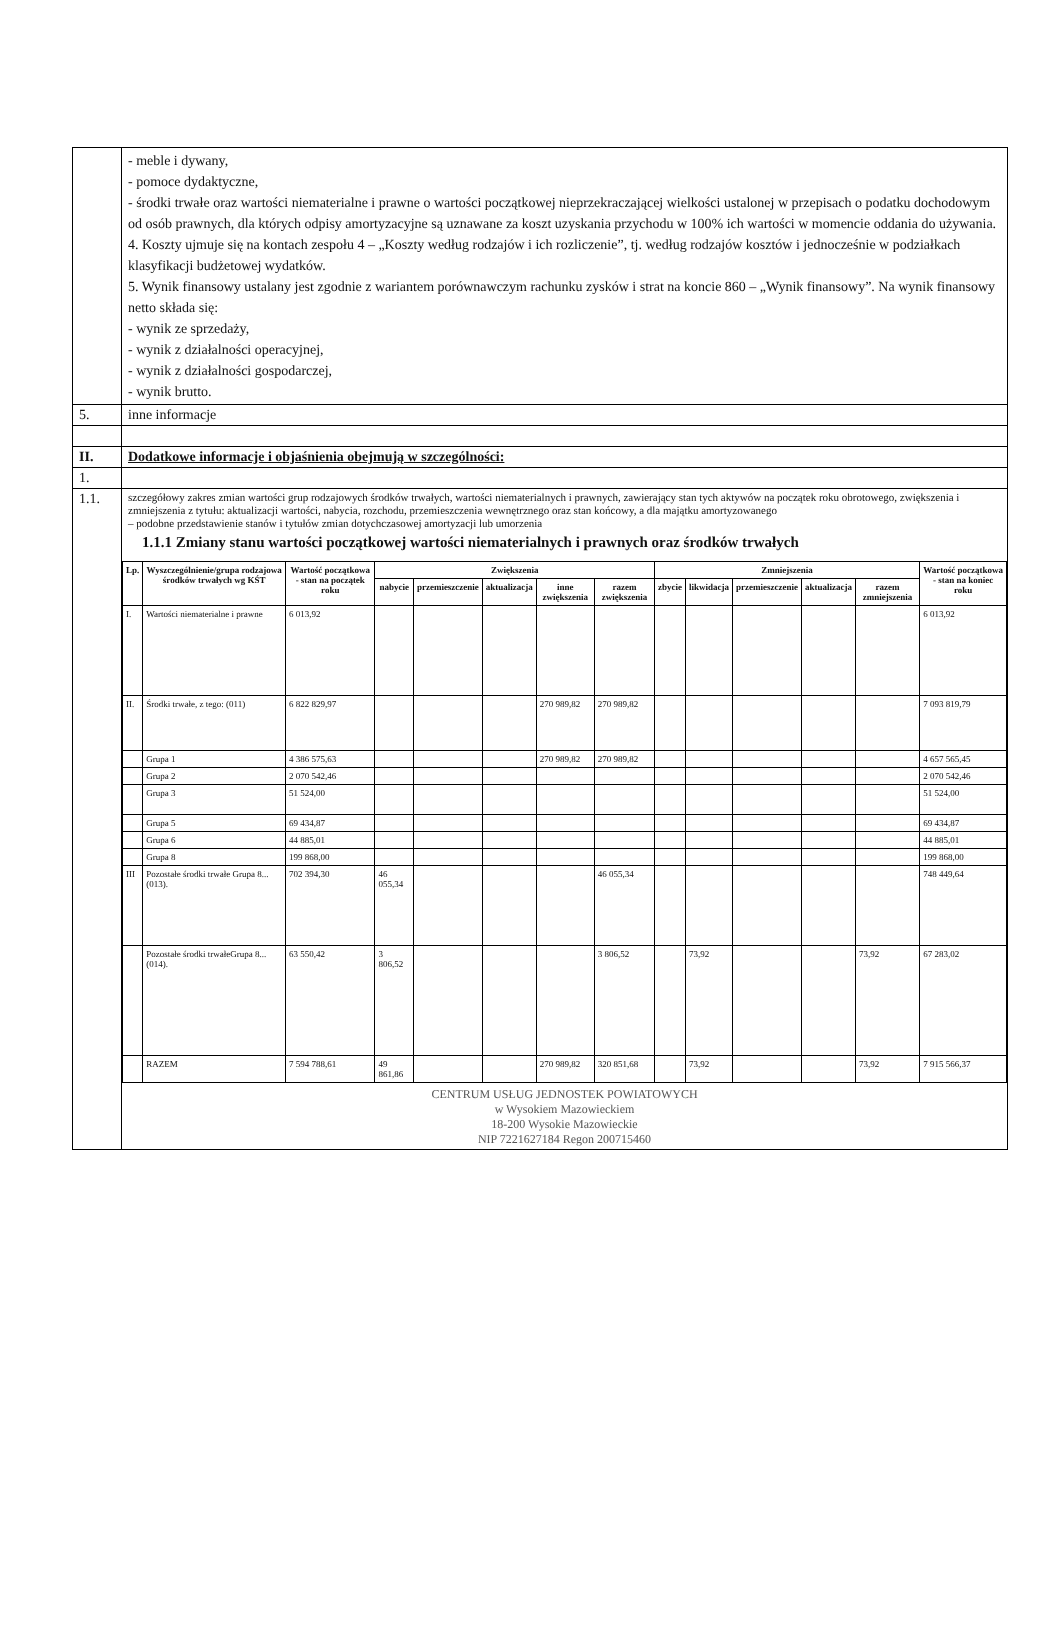| | - meble i dywany, - pomoce dydaktyczne, - środki trwałe oraz wartości niematerialne i prawne o wartości początkowej nieprzekraczającej wielkości ustalonej w przepisach o podatku dochodowym od osób prawnych, dla których odpisy amortyzacyjne są uznawane za koszt uzyskania przychodu w 100% ich wartości w momencie oddania do używania. 4. Koszty ujmuje się na kontach zespołu 4 – „Koszty według rodzajów i ich rozliczenie”, tj. według rodzajów kosztów i jednocześnie w podziałkach klasyfikacji budżetowej wydatków. 5. Wynik finansowy ustalany jest zgodnie z wariantem porównawczym rachunku zysków i strat na koncie 860 – „Wynik finansowy”. Na wynik finansowy netto składa się: - wynik ze sprzedaży, - wynik z działalności operacyjnej, - wynik z działalności gospodarczej, - wynik brutto. |
| 5. | inne informacje |
| II. | Dodatkowe informacje i objaśnienia obejmują w szczególności: |
| 1. | |
| 1.1. | szczegółowy zakres zmian wartości grup rodzajowych środków trwałych, wartości niematerialnych i prawnych, zawierający stan tych aktywów na początek roku obrotowego, zwiększenia i zmniejszenia z tytułu: aktualizacji wartości, nabycia, rozchodu, przemieszczenia wewnętrznego oraz stan końcowy, a dla majątku amortyzowanego – podobne przedstawienie stanów i tytułów zmian dotychczasowej amortyzacji lub umorzenia 1.1.1 Zmiany stanu wartości początkowej wartości niematerialnych i prawnych oraz środków trwałych / Lp. / Wyszczególnienie/grupa rodzajowa środków trwałych wg KŚT / Wartość początkowa - stan na początek roku / Zwiększenia / / / / / Zmniejszenia / / / / / Wartość początkowa - stan na koniec roku / / --- / --- / --- / --- / --- / --- / --- / --- / --- / --- / --- / --- / --- / --- / / / / / nabycie / przemieszczenie / aktualizacja / inne zwiększenia / razem zwiększenia / zbycie / likwidacja / przemieszczenie / aktualizacja / razem zmniejszenia / / / I. / Wartości niematerialne i prawne / 6 013,92 / / / / / / / / / / / 6 013,92 / / II. / Środki trwałe, z tego: (011) / 6 822 829,97 / / / / 270 989,82 / 270 989,82 / / / / / / 7 093 819,79 / / / Grupa 1 / 4 386 575,63 / / / / 270 989,82 / 270 989,82 / / / / / / 4 657 565,45 / / / Grupa 2 / 2 070 542,46 / / / / / / / / / / / 2 070 542,46 / / / Grupa 3 / 51 524,00 / / / / / / / / / / / 51 524,00 / / / Grupa 5 / 69 434,87 / / / / / / / / / / / 69 434,87 / / / Grupa 6 / 44 885,01 / / / / / / / / / / / 44 885,01 / / / Grupa 8 / 199 868,00 / / / / / / / / / / / 199 868,00 / / III / Pozostałe środki trwałe Grupa 8...(013). / 702 394,30 / 46 055,34 / / / / 46 055,34 / / / / / / 748 449,64 / / / Pozostałe środki trwałeGrupa 8...(014). / 63 550,42 / 3 806,52 / / / / 3 806,52 / / 73,92 / / / 73,92 / 67 283,02 / / / RAZEM / 7 594 788,61 / 49 861,86 / / / 270 989,82 / 320 851,68 / / 73,92 / / / 73,92 / 7 915 566,37 / CENTRUM USŁUG JEDNOSTEK POWIATOWYCH w Wysokiem Mazowieckiem 18-200 Wysokie Mazowieckie NIP 7221627184 Regon 200715460 |